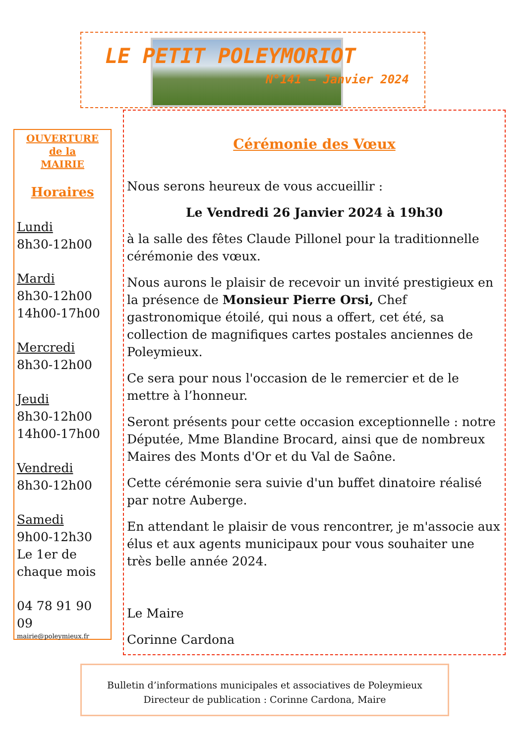LE PETIT POLEYMORIOT
N°141 – Janvier 2024
OUVERTURE
de la
MAIRIE
Horaires
Lundi
8h30-12h00
Mardi
8h30-12h00
14h00-17h00
Mercredi
8h30-12h00
Jeudi
8h30-12h00
14h00-17h00
Vendredi
8h30-12h00
Samedi
9h00-12h30
Le 1er de
chaque mois
04 78 91 90 09
mairie@poleymieux.fr
Cérémonie des Vœux
Nous serons heureux de vous accueillir :
Le Vendredi 26 Janvier 2024 à 19h30
à la salle des fêtes Claude Pillonel pour la traditionnelle cérémonie des vœux.
Nous aurons le plaisir de recevoir un invité prestigieux en la présence de Monsieur Pierre Orsi, Chef gastronomique étoilé, qui nous a offert, cet été, sa collection de magnifiques cartes postales anciennes de Poleymieux.
Ce sera pour nous l'occasion de le remercier et de le mettre à l’honneur.
Seront présents pour cette occasion exceptionnelle : notre Députée, Mme Blandine Brocard, ainsi que de nombreux Maires des Monts d'Or et du Val de Saône.
Cette cérémonie sera suivie d'un buffet dinatoire réalisé par notre Auberge.
En attendant le plaisir de vous rencontrer, je m'associe aux élus et aux agents municipaux pour vous souhaiter une très belle année 2024.
Le Maire
Corinne Cardona
Bulletin d’informations municipales et associatives de Poleymieux
Directeur de publication : Corinne Cardona, Maire